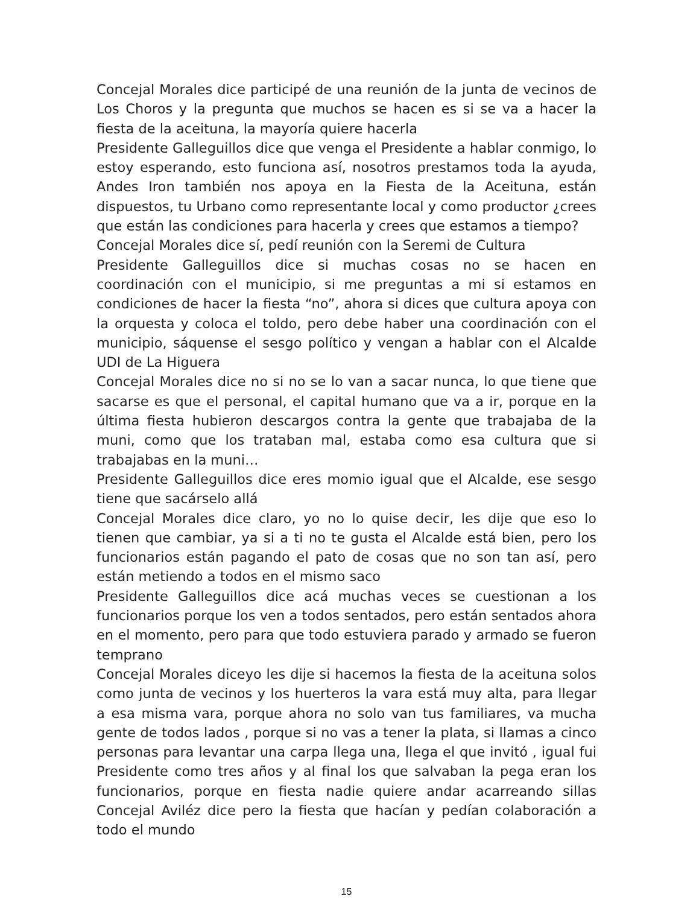Concejal Morales dice participé de una reunión de la junta de vecinos de Los Choros y la pregunta que muchos se hacen es si se va a hacer la fiesta de la aceituna, la mayoría quiere hacerla
Presidente Galleguillos dice que venga el Presidente a hablar conmigo, lo estoy esperando, esto funciona así, nosotros prestamos toda la ayuda, Andes Iron también nos apoya en la Fiesta de la Aceituna, están dispuestos, tu Urbano como representante local y como productor ¿crees que están las condiciones para hacerla y crees que estamos a tiempo?
Concejal Morales dice sí, pedí reunión con la Seremi de Cultura
Presidente Galleguillos dice si muchas cosas no se hacen en coordinación con el municipio, si me preguntas a mi si estamos en condiciones de hacer la fiesta “no”, ahora si dices que cultura apoya con la orquesta y coloca el toldo, pero debe haber una coordinación con el municipio, sáquense el sesgo político y vengan a hablar con el Alcalde UDI de La Higuera
Concejal Morales dice no si no se lo van a sacar nunca, lo que tiene que sacarse es que el personal, el capital humano que va a ir, porque en la última fiesta hubieron descargos contra la gente que trabajaba de la muni, como que los trataban mal, estaba como esa cultura que si trabajabas en la muni…
Presidente Galleguillos dice eres momio igual que el Alcalde, ese sesgo tiene que sacárselo allá
Concejal Morales dice claro, yo no lo quise decir, les dije que eso lo tienen que cambiar, ya si a ti no te gusta el Alcalde está bien, pero los funcionarios están pagando el pato de cosas que no son tan así, pero están metiendo a todos en el mismo saco
Presidente Galleguillos dice acá muchas veces se cuestionan a los funcionarios porque los ven a todos sentados, pero están sentados ahora en el momento, pero para que todo estuviera parado y armado se fueron temprano
Concejal Morales diceyo les dije si hacemos la fiesta de la aceituna solos como junta de vecinos y los huerteros la vara está muy alta, para llegar a esa misma vara, porque ahora no solo van tus familiares, va mucha gente de todos lados , porque si no vas a tener la plata, si llamas a cinco personas para levantar una carpa llega una, llega el que invitó , igual fui Presidente como tres años y al final los que salvaban la pega eran los funcionarios, porque en fiesta nadie quiere andar acarreando sillas Concejal Aviléz dice pero la fiesta que hacían y pedían colaboración a todo el mundo
15